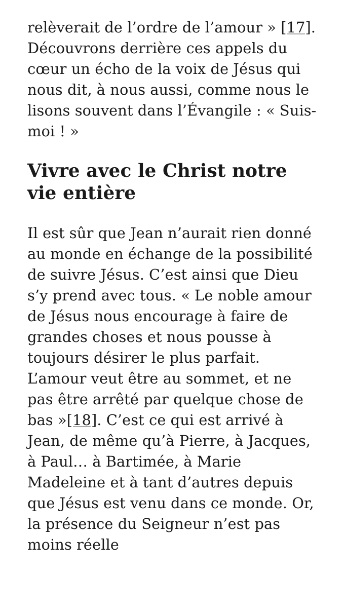relèverait de l’ordre de l’amour » [17]. Découvrons derrière ces appels du cœur un écho de la voix de Jésus qui nous dit, à nous aussi, comme nous le lisons souvent dans l’Évangile : « Suis-moi ! »
Vivre avec le Christ notre vie entière
Il est sûr que Jean n’aurait rien donné au monde en échange de la possibilité de suivre Jésus. C’est ainsi que Dieu s’y prend avec tous. « Le noble amour de Jésus nous encourage à faire de grandes choses et nous pousse à toujours désirer le plus parfait. L’amour veut être au sommet, et ne pas être arrêté par quelque chose de bas »[18]. C’est ce qui est arrivé à Jean, de même qu’à Pierre, à Jacques, à Paul… à Bartimée, à Marie Madeleine et à tant d’autres depuis que Jésus est venu dans ce monde. Or, la présence du Seigneur n’est pas moins réelle